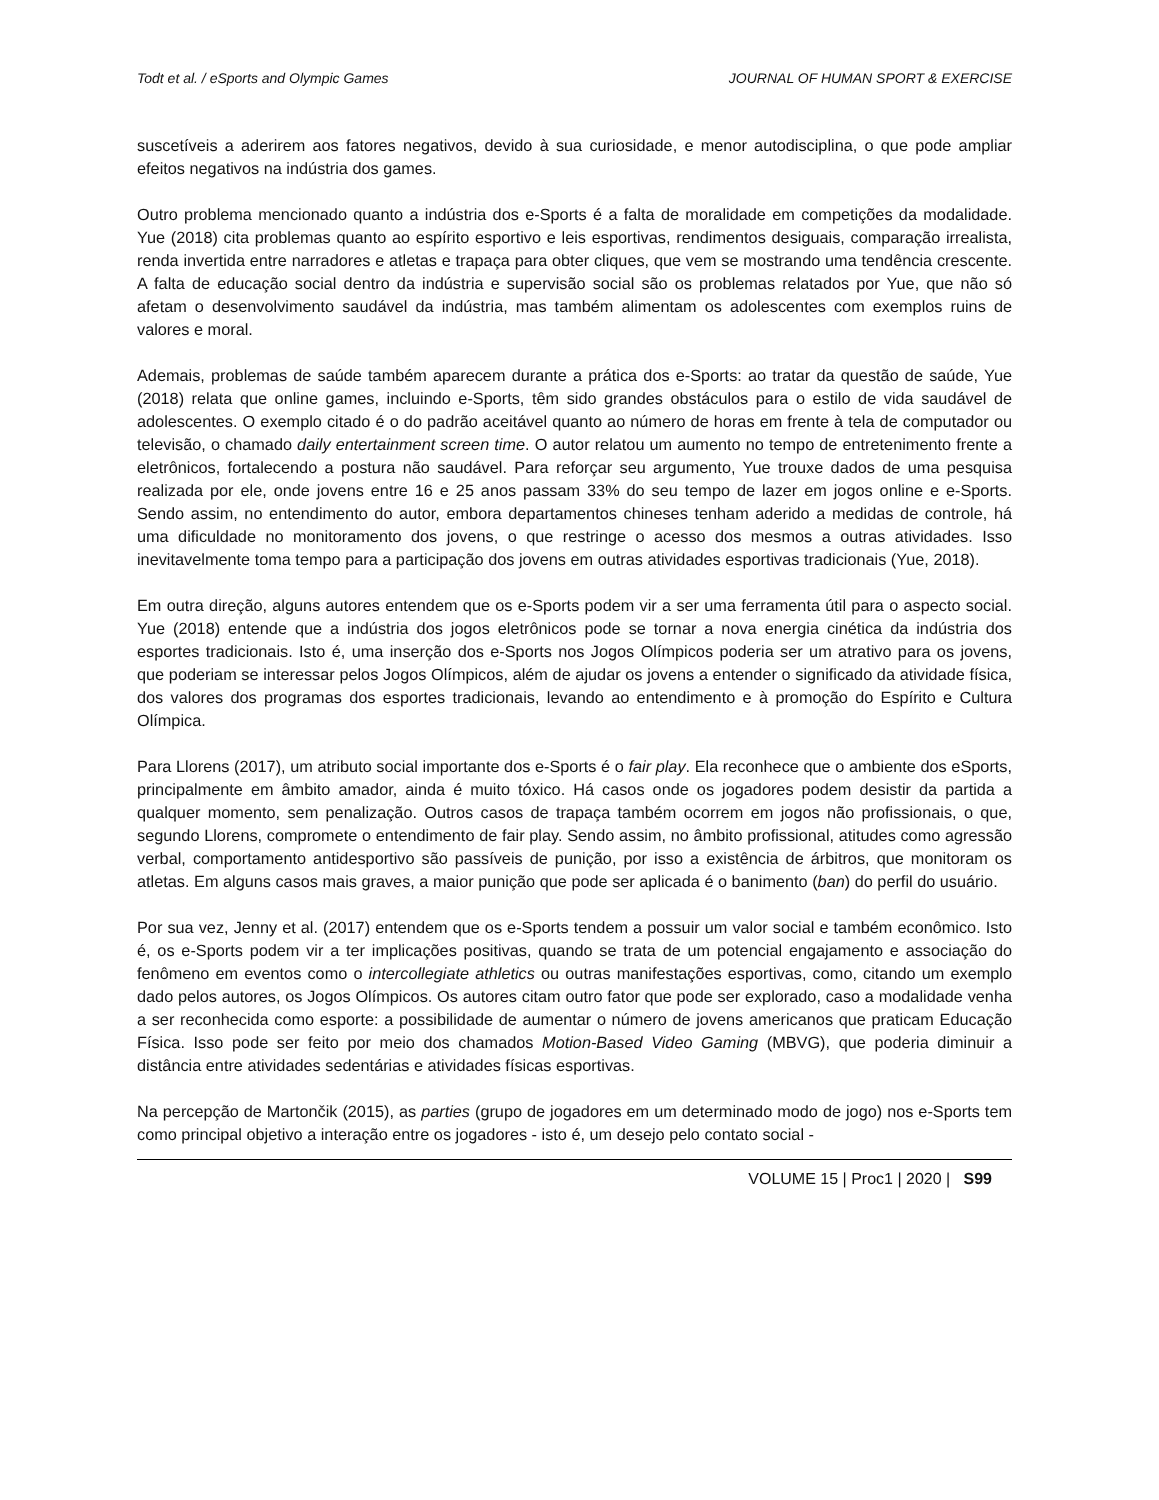Todt et al. / eSports and Olympic Games JOURNAL OF HUMAN SPORT & EXERCISE
suscetíveis a aderirem aos fatores negativos, devido à sua curiosidade, e menor autodisciplina, o que pode ampliar efeitos negativos na indústria dos games.
Outro problema mencionado quanto a indústria dos e-Sports é a falta de moralidade em competições da modalidade. Yue (2018) cita problemas quanto ao espírito esportivo e leis esportivas, rendimentos desiguais, comparação irrealista, renda invertida entre narradores e atletas e trapaça para obter cliques, que vem se mostrando uma tendência crescente. A falta de educação social dentro da indústria e supervisão social são os problemas relatados por Yue, que não só afetam o desenvolvimento saudável da indústria, mas também alimentam os adolescentes com exemplos ruins de valores e moral.
Ademais, problemas de saúde também aparecem durante a prática dos e-Sports: ao tratar da questão de saúde, Yue (2018) relata que online games, incluindo e-Sports, têm sido grandes obstáculos para o estilo de vida saudável de adolescentes. O exemplo citado é o do padrão aceitável quanto ao número de horas em frente à tela de computador ou televisão, o chamado daily entertainment screen time. O autor relatou um aumento no tempo de entretenimento frente a eletrônicos, fortalecendo a postura não saudável. Para reforçar seu argumento, Yue trouxe dados de uma pesquisa realizada por ele, onde jovens entre 16 e 25 anos passam 33% do seu tempo de lazer em jogos online e e-Sports. Sendo assim, no entendimento do autor, embora departamentos chineses tenham aderido a medidas de controle, há uma dificuldade no monitoramento dos jovens, o que restringe o acesso dos mesmos a outras atividades. Isso inevitavelmente toma tempo para a participação dos jovens em outras atividades esportivas tradicionais (Yue, 2018).
Em outra direção, alguns autores entendem que os e-Sports podem vir a ser uma ferramenta útil para o aspecto social. Yue (2018) entende que a indústria dos jogos eletrônicos pode se tornar a nova energia cinética da indústria dos esportes tradicionais. Isto é, uma inserção dos e-Sports nos Jogos Olímpicos poderia ser um atrativo para os jovens, que poderiam se interessar pelos Jogos Olímpicos, além de ajudar os jovens a entender o significado da atividade física, dos valores dos programas dos esportes tradicionais, levando ao entendimento e à promoção do Espírito e Cultura Olímpica.
Para Llorens (2017), um atributo social importante dos e-Sports é o fair play. Ela reconhece que o ambiente dos eSports, principalmente em âmbito amador, ainda é muito tóxico. Há casos onde os jogadores podem desistir da partida a qualquer momento, sem penalização. Outros casos de trapaça também ocorrem em jogos não profissionais, o que, segundo Llorens, compromete o entendimento de fair play. Sendo assim, no âmbito profissional, atitudes como agressão verbal, comportamento antidesportivo são passíveis de punição, por isso a existência de árbitros, que monitoram os atletas. Em alguns casos mais graves, a maior punição que pode ser aplicada é o banimento (ban) do perfil do usuário.
Por sua vez, Jenny et al. (2017) entendem que os e-Sports tendem a possuir um valor social e também econômico. Isto é, os e-Sports podem vir a ter implicações positivas, quando se trata de um potencial engajamento e associação do fenômeno em eventos como o intercollegiate athletics ou outras manifestações esportivas, como, citando um exemplo dado pelos autores, os Jogos Olímpicos. Os autores citam outro fator que pode ser explorado, caso a modalidade venha a ser reconhecida como esporte: a possibilidade de aumentar o número de jovens americanos que praticam Educação Física. Isso pode ser feito por meio dos chamados Motion-Based Video Gaming (MBVG), que poderia diminuir a distância entre atividades sedentárias e atividades físicas esportivas.
Na percepção de Martončik (2015), as parties (grupo de jogadores em um determinado modo de jogo) nos e-Sports tem como principal objetivo a interação entre os jogadores - isto é, um desejo pelo contato social -
VOLUME 15 | Proc1 | 2020 | S99